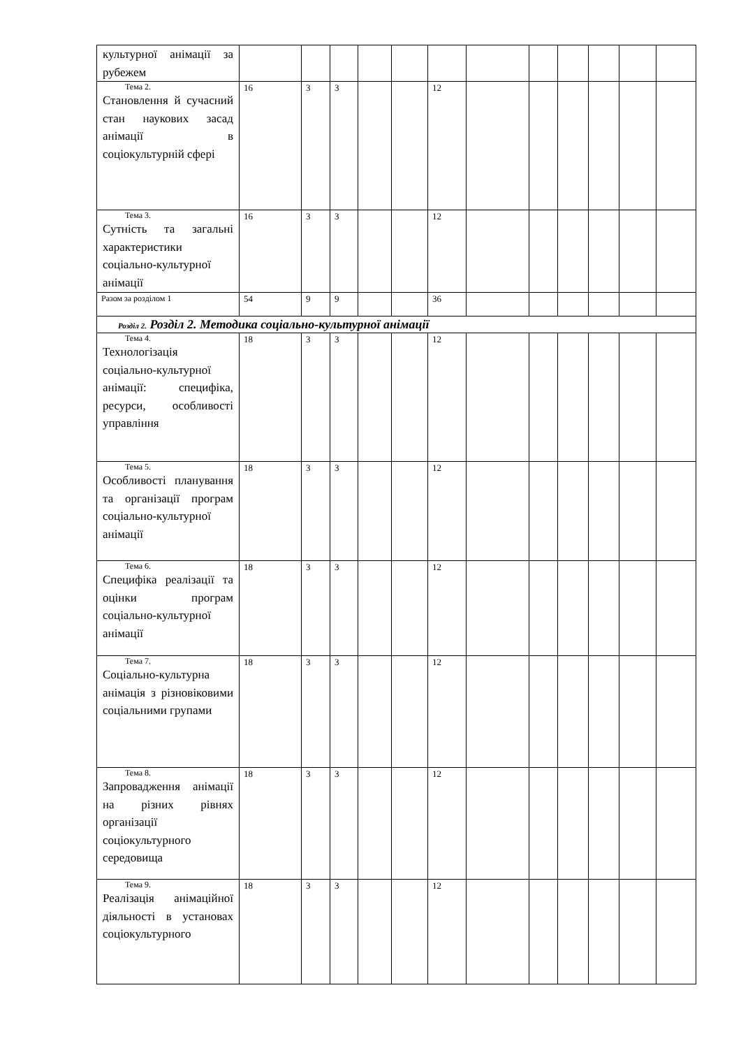| культурної анімації за рубежем | | | | | | | | | | | | |
| Тема 2. Становлення й сучасний стан наукових засад анімації в соціокультурній сфері | 16 | 3 | 3 | | | 12 | | | | | | |
| Тема 3. Сутність та загальні характеристики соціально-культурної анімації | 16 | 3 | 3 | | | 12 | | | | | | |
| Разом за розділом 1 | 54 | 9 | 9 | | | 36 | | | | | | |
| Розділ 2. Розділ 2. Методика соціально-культурної анімації | | | | | | | | | | | | |
| Тема 4. Технологізація соціально-культурної анімації: специфіка, ресурси, особливості управління | 18 | 3 | 3 | | | 12 | | | | | | |
| Тема 5. Особливості планування та організації програм соціально-культурної анімації | 18 | 3 | 3 | | | 12 | | | | | | |
| Тема 6. Специфіка реалізації та оцінки програм соціально-культурної анімації | 18 | 3 | 3 | | | 12 | | | | | | |
| Тема 7. Соціально-культурна анімація з різновіковими соціальними групами | 18 | 3 | 3 | | | 12 | | | | | | |
| Тема 8. Запровадження анімації на різних рівнях організації соціокультурного середовища | 18 | 3 | 3 | | | 12 | | | | | | |
| Тема 9. Реалізація анімаційної діяльності в установах соціокультурного | 18 | 3 | 3 | | | 12 | | | | | | |